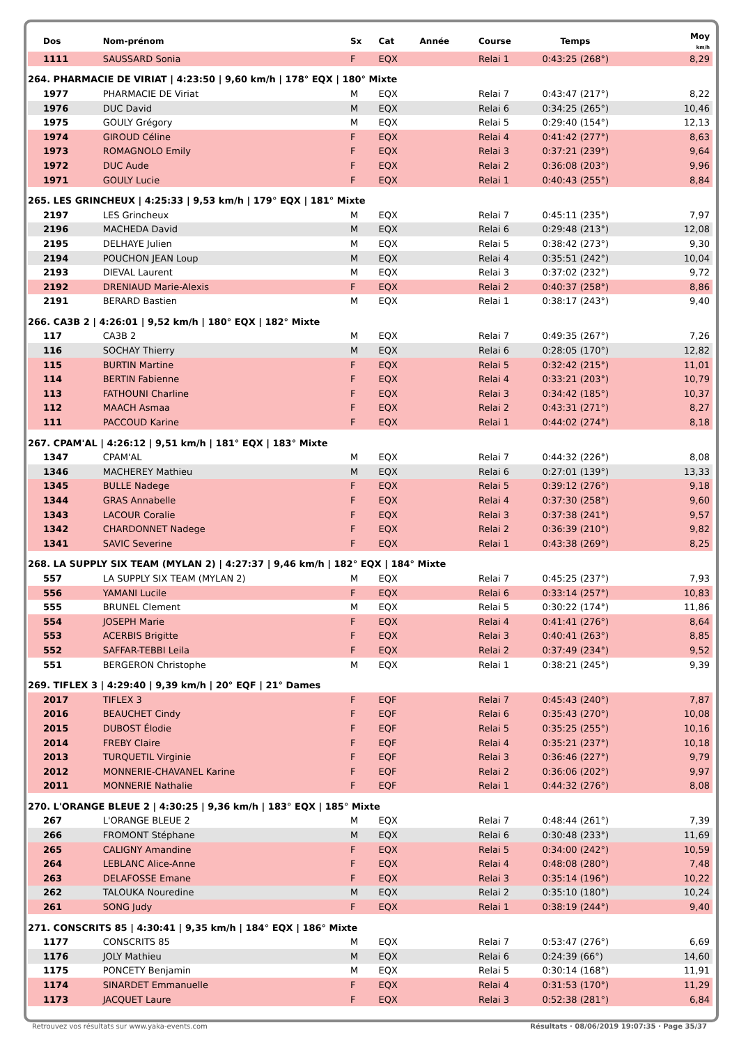| Dos | Nom-prénom | Sx | Cat | Année | Course | Temps | Moy km/h |
| --- | --- | --- | --- | --- | --- | --- | --- |
| 1111 | SAUSSARD Sonia | F | EQX | | Relai 1 | 0:43:25 (268°) | 8,29 |
| 264. PHARMACIE DE VIRIAT / 4:23:50 / 9,60 km/h / 178° EQX / 180° Mixte | | | | | | | |
| 1977 | PHARMACIE DE Viriat | M | EQX | | Relai 7 | 0:43:47 (217°) | 8,22 |
| 1976 | DUC David | M | EQX | | Relai 6 | 0:34:25 (265°) | 10,46 |
| 1975 | GOULY Grégory | M | EQX | | Relai 5 | 0:29:40 (154°) | 12,13 |
| 1974 | GIROUD Céline | F | EQX | | Relai 4 | 0:41:42 (277°) | 8,63 |
| 1973 | ROMAGNOLO Emily | F | EQX | | Relai 3 | 0:37:21 (239°) | 9,64 |
| 1972 | DUC Aude | F | EQX | | Relai 2 | 0:36:08 (203°) | 9,96 |
| 1971 | GOULY Lucie | F | EQX | | Relai 1 | 0:40:43 (255°) | 8,84 |
| 265. LES GRINCHEUX / 4:25:33 / 9,53 km/h / 179° EQX / 181° Mixte | | | | | | | |
| 2197 | LES Grincheux | M | EQX | | Relai 7 | 0:45:11 (235°) | 7,97 |
| 2196 | MACHEDA David | M | EQX | | Relai 6 | 0:29:48 (213°) | 12,08 |
| 2195 | DELHAYE Julien | M | EQX | | Relai 5 | 0:38:42 (273°) | 9,30 |
| 2194 | POUCHON JEAN Loup | M | EQX | | Relai 4 | 0:35:51 (242°) | 10,04 |
| 2193 | DIEVAL Laurent | M | EQX | | Relai 3 | 0:37:02 (232°) | 9,72 |
| 2192 | DRENIAUD Marie-Alexis | F | EQX | | Relai 2 | 0:40:37 (258°) | 8,86 |
| 2191 | BERARD Bastien | M | EQX | | Relai 1 | 0:38:17 (243°) | 9,40 |
| 266. CA3B 2 / 4:26:01 / 9,52 km/h / 180° EQX / 182° Mixte | | | | | | | |
| 117 | CA3B 2 | M | EQX | | Relai 7 | 0:49:35 (267°) | 7,26 |
| 116 | SOCHAY Thierry | M | EQX | | Relai 6 | 0:28:05 (170°) | 12,82 |
| 115 | BURTIN Martine | F | EQX | | Relai 5 | 0:32:42 (215°) | 11,01 |
| 114 | BERTIN Fabienne | F | EQX | | Relai 4 | 0:33:21 (203°) | 10,79 |
| 113 | FATHOUNI Charline | F | EQX | | Relai 3 | 0:34:42 (185°) | 10,37 |
| 112 | MAACH Asmaa | F | EQX | | Relai 2 | 0:43:31 (271°) | 8,27 |
| 111 | PACCOUD Karine | F | EQX | | Relai 1 | 0:44:02 (274°) | 8,18 |
| 267. CPAM'AL / 4:26:12 / 9,51 km/h / 181° EQX / 183° Mixte | | | | | | | |
| 1347 | CPAM'AL | M | EQX | | Relai 7 | 0:44:32 (226°) | 8,08 |
| 1346 | MACHEREY Mathieu | M | EQX | | Relai 6 | 0:27:01 (139°) | 13,33 |
| 1345 | BULLE Nadege | F | EQX | | Relai 5 | 0:39:12 (276°) | 9,18 |
| 1344 | GRAS Annabelle | F | EQX | | Relai 4 | 0:37:30 (258°) | 9,60 |
| 1343 | LACOUR Coralie | F | EQX | | Relai 3 | 0:37:38 (241°) | 9,57 |
| 1342 | CHARDONNET Nadege | F | EQX | | Relai 2 | 0:36:39 (210°) | 9,82 |
| 1341 | SAVIC Severine | F | EQX | | Relai 1 | 0:43:38 (269°) | 8,25 |
| 268. LA SUPPLY SIX TEAM (MYLAN 2) / 4:27:37 / 9,46 km/h / 182° EQX / 184° Mixte | | | | | | | |
| 557 | LA SUPPLY SIX TEAM (MYLAN 2) | M | EQX | | Relai 7 | 0:45:25 (237°) | 7,93 |
| 556 | YAMANI Lucile | F | EQX | | Relai 6 | 0:33:14 (257°) | 10,83 |
| 555 | BRUNEL Clement | M | EQX | | Relai 5 | 0:30:22 (174°) | 11,86 |
| 554 | JOSEPH Marie | F | EQX | | Relai 4 | 0:41:41 (276°) | 8,64 |
| 553 | ACERBIS Brigitte | F | EQX | | Relai 3 | 0:40:41 (263°) | 8,85 |
| 552 | SAFFAR-TEBBI Leila | F | EQX | | Relai 2 | 0:37:49 (234°) | 9,52 |
| 551 | BERGERON Christophe | M | EQX | | Relai 1 | 0:38:21 (245°) | 9,39 |
| 269. TIFLEX 3 / 4:29:40 / 9,39 km/h / 20° EQF / 21° Dames | | | | | | | |
| 2017 | TIFLEX 3 | F | EQF | | Relai 7 | 0:45:43 (240°) | 7,87 |
| 2016 | BEAUCHET Cindy | F | EQF | | Relai 6 | 0:35:43 (270°) | 10,08 |
| 2015 | DUBOST Élodie | F | EQF | | Relai 5 | 0:35:25 (255°) | 10,16 |
| 2014 | FREBY Claire | F | EQF | | Relai 4 | 0:35:21 (237°) | 10,18 |
| 2013 | TURQUETIL Virginie | F | EQF | | Relai 3 | 0:36:46 (227°) | 9,79 |
| 2012 | MONNERIE-CHAVANEL Karine | F | EQF | | Relai 2 | 0:36:06 (202°) | 9,97 |
| 2011 | MONNERIE Nathalie | F | EQF | | Relai 1 | 0:44:32 (276°) | 8,08 |
| 270. L'ORANGE BLEUE 2 / 4:30:25 / 9,36 km/h / 183° EQX / 185° Mixte | | | | | | | |
| 267 | L'ORANGE BLEUE 2 | M | EQX | | Relai 7 | 0:48:44 (261°) | 7,39 |
| 266 | FROMONT Stéphane | M | EQX | | Relai 6 | 0:30:48 (233°) | 11,69 |
| 265 | CALIGNY Amandine | F | EQX | | Relai 5 | 0:34:00 (242°) | 10,59 |
| 264 | LEBLANC Alice-Anne | F | EQX | | Relai 4 | 0:48:08 (280°) | 7,48 |
| 263 | DELAFOSSE Emane | F | EQX | | Relai 3 | 0:35:14 (196°) | 10,22 |
| 262 | TALOUKA Nouredine | M | EQX | | Relai 2 | 0:35:10 (180°) | 10,24 |
| 261 | SONG Judy | F | EQX | | Relai 1 | 0:38:19 (244°) | 9,40 |
| 271. CONSCRITS 85 / 4:30:41 / 9,35 km/h / 184° EQX / 186° Mixte | | | | | | | |
| 1177 | CONSCRITS 85 | M | EQX | | Relai 7 | 0:53:47 (276°) | 6,69 |
| 1176 | JOLY Mathieu | M | EQX | | Relai 6 | 0:24:39 (66°) | 14,60 |
| 1175 | PONCETY Benjamin | M | EQX | | Relai 5 | 0:30:14 (168°) | 11,91 |
| 1174 | SINARDET Emmanuelle | F | EQX | | Relai 4 | 0:31:53 (170°) | 11,29 |
| 1173 | JACQUET Laure | F | EQX | | Relai 3 | 0:52:38 (281°) | 6,84 |
Retrouvez vos résultats sur www.yaka-events.com Résultats · 08/06/2019 19:07:35 · Page 35/37